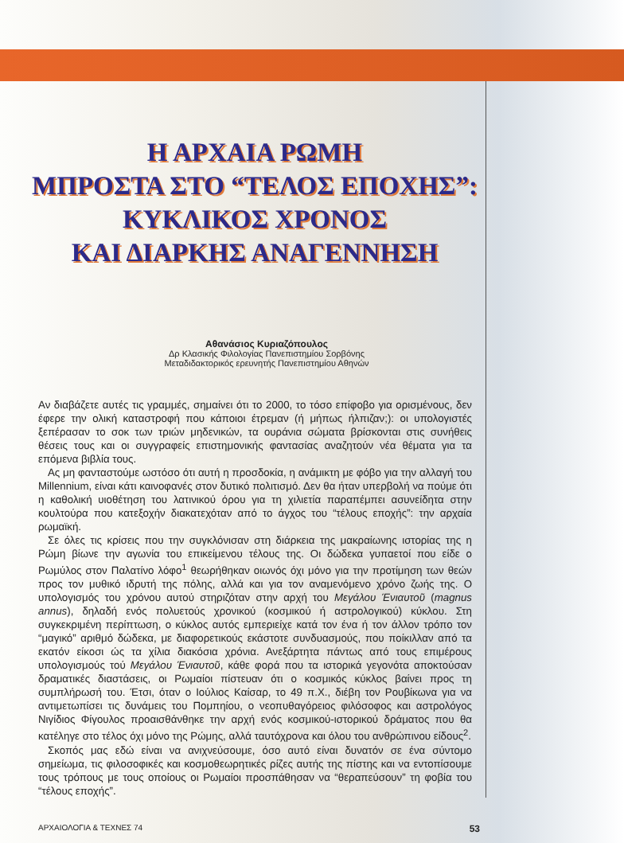Η ΑΡΧΑΙΑ ΡΩΜΗ
ΜΠΡΟΣΤΑ ΣΤΟ “ΤΕΛΟΣ ΕΠΟΧΗΣ”:
ΚΥΚΛΙΚΟΣ ΧΡΟΝΟΣ
ΚΑΙ ΔΙΑΡΚΗΣ ΑΝΑΓΕΝΝΗΣΗ
Αθανάσιος Κυριαζόπουλος
Δρ Κλασικής Φιλολογίας Πανεπιστημίου Σορβόνης
Μεταδιδακτορικός ερευνητής Πανεπιστημίου Αθηνών
Αν διαβάζετε αυτές τις γραμμές, σημαίνει ότι το 2000, το τόσο επίφοβο για ορισμένους, δεν έφερε την ολική καταστροφή που κάποιοι έτρεμαν (ή μήπως ήλπιζαν;): οι υπολογιστές ξεπέρασαν το σοκ των τριών μηδενικών, τα ουράνια σώματα βρίσκονται στις συνήθεις θέσεις τους και οι συγγραφείς επιστημονικής φαντασίας αναζητούν νέα θέματα για τα επόμενα βιβλία τους.
Ας μη φανταστούμε ωστόσο ότι αυτή η προσδοκία, η ανάμικτη με φόβο για την αλλαγή του Millennium, είναι κάτι καινοφανές στον δυτικό πολιτισμό. Δεν θα ήταν υπερβολή να πούμε ότι η καθολική υιοθέτηση του λατινικού όρου για τη χιλιετία παραπέμπει ασυνείδητα στην κουλτούρα που κατεξοχήν διακατεχόταν από το άγχος του “τέλους εποχής”: την αρχαία ρωμαϊκή.
Σε όλες τις κρίσεις που την συγκλόνισαν στη διάρκεια της μακραίωνης ιστορίας της η Ρώμη βίωνε την αγωνία του επικείμενου τέλους της. Οι δώδεκα γυπαετοί που είδε ο Ρωμύλος στον Παλατίνο λόφο<sup>1</sup> θεωρήθηκαν οιωνός όχι μόνο για την προτίμηση των θεών προς τον μυθικό ιδρυτή της πόλης, αλλά και για τον αναμενόμενο χρόνο ζωής της. Ο υπολογισμός του χρόνου αυτού στηριζόταν στην αρχή του Μεγάλου Ένιαυτοῦ (magnus annus), δηλαδή ενός πολυετούς χρονικού (κοσμικού ή αστρολογικού) κύκλου. Στη συγκεκριμένη περίπτωση, ο κύκλος αυτός εμπεριείχε κατά τον ένα ή τον άλλον τρόπο τον “μαγικό” αριθμό δώδεκα, με διαφορετικούς εκάστοτε συνδυασμούς, που ποίκιλλαν από τα εκατόν είκοσι ώς τα χίλια διακόσια χρόνια. Ανεξάρτητα πάντως από τους επιμέρους υπολογισμούς τού Μεγάλου Ένιαυτοῦ, κάθε φορά που τα ιστορικά γεγονότα αποκτούσαν δραματικές διαστάσεις, οι Ρωμαίοι πίστευαν ότι ο κοσμικός κύκλος βαίνει προς τη συμπλήρωσή του. Έτσι, όταν ο Ιούλιος Καίσαρ, το 49 π.Χ., διέβη τον Ρουβίκωνα για να αντιμετωπίσει τις δυνάμεις του Πομπηίου, ο νεοπυθαγόρειος φιλόσοφος και αστρολόγος Νιγίδιος Φίγουλος προαισθάνθηκε την αρχή ενός κοσμικού-ιστορικού δράματος που θα κατέληγε στο τέλος όχι μόνο της Ρώμης, αλλά ταυτόχρονα και όλου του ανθρώπινου είδους<sup>2</sup>.
Σκοπός μας εδώ είναι να ανιχνεύσουμε, όσο αυτό είναι δυνατόν σε ένα σύντομο σημείωμα, τις φιλοσοφικές και κοσμοθεωρητικές ρίζες αυτής της πίστης και να εντοπίσουμε τους τρόπους με τους οποίους οι Ρωμαίοι προσπάθησαν να “θεραπεύσουν” τη φοβία του “τέλους εποχής”.
ΑΡΧΑΙΟΛΟΓΙΑ & ΤΕΧΝΕΣ 74 53